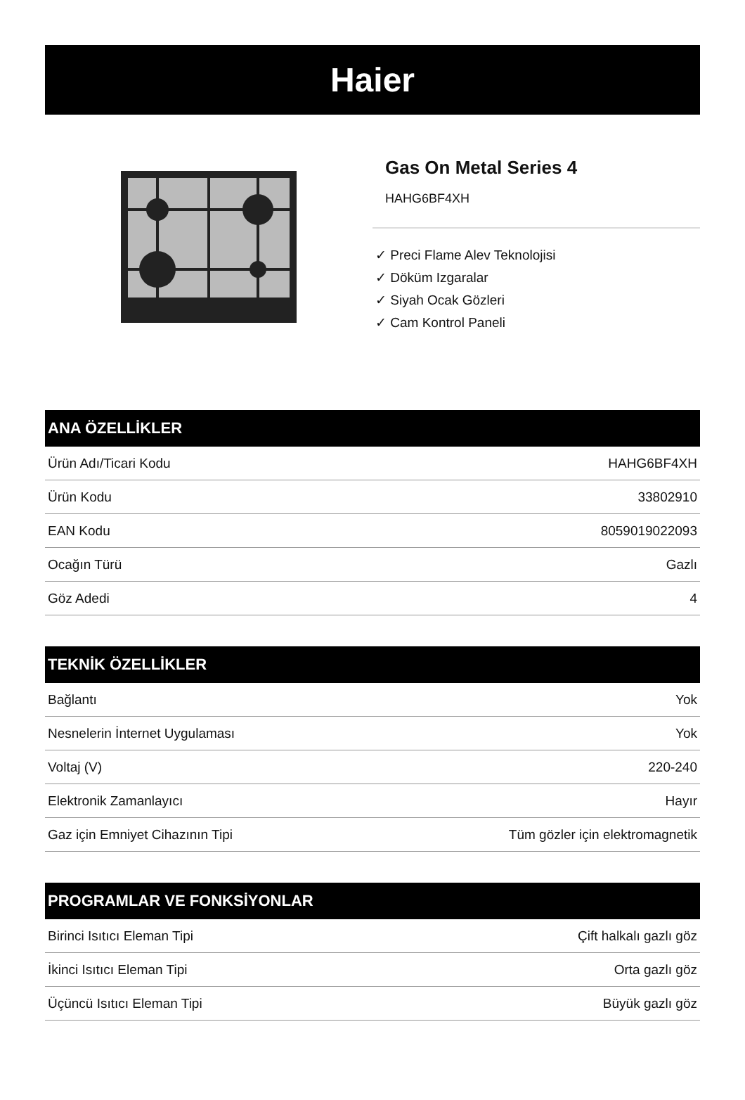Haier
Gas On Metal Series 4
HAHG6BF4XH
✓ Preci Flame Alev Teknolojisi
✓ Döküm Izgaralar
✓ Siyah Ocak Gözleri
✓ Cam Kontrol Paneli
ANA ÖZELLİKLER
| Ürün Adı/Ticari Kodu | HAHG6BF4XH |
| Ürün Kodu | 33802910 |
| EAN Kodu | 8059019022093 |
| Ocağın Türü | Gazlı |
| Göz Adedi | 4 |
TEKNİK ÖZELLİKLER
| Bağlantı | Yok |
| Nesnelerin İnternet Uygulaması | Yok |
| Voltaj (V) | 220-240 |
| Elektronik Zamanlayıcı | Hayır |
| Gaz için Emniyet Cihazının Tipi | Tüm gözler için elektromagnetik |
PROGRAMLAR VE FONKSİYONLAR
| Birinci Isıtıcı Eleman Tipi | Çift halkalı gazlı göz |
| İkinci Isıtıcı Eleman Tipi | Orta gazlı göz |
| Üçüncü Isıtıcı Eleman Tipi | Büyük gazlı göz |